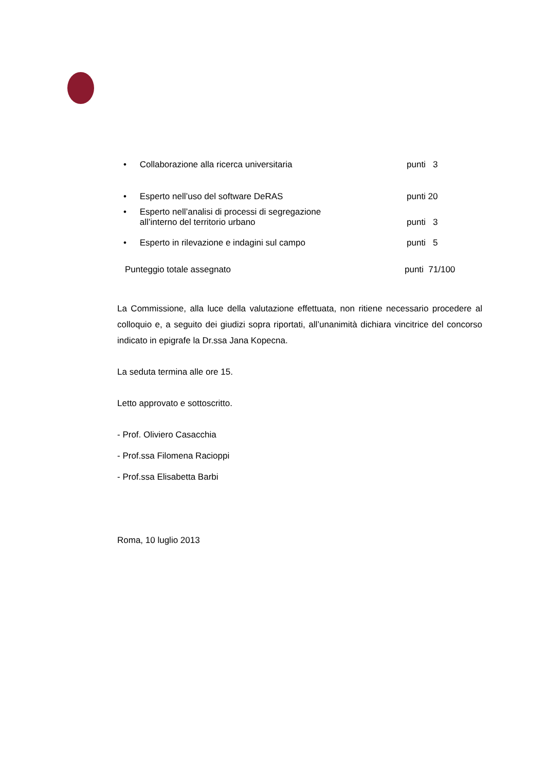• Collaborazione alla ricerca universitaria punti 3
• Esperto nell’uso del software DeRAS punti 20
• Esperto nell’analisi di processi di segregazione
all’interno del territorio urbano punti 3
• Esperto in rilevazione e indagini sul campo punti 5
Punteggio totale assegnato punti 71/100
La Commissione, alla luce della valutazione effettuata, non ritiene necessario procedere al colloquio e, a seguito dei giudizi sopra riportati, all’unanimità dichiara vincitrice del concorso indicato in epigrafe la Dr.ssa Jana Kopecna.
La seduta termina alle ore 15.
Letto approvato e sottoscritto.
- Prof. Oliviero Casacchia
- Prof.ssa Filomena Racioppi
- Prof.ssa Elisabetta Barbi
Roma, 10 luglio 2013